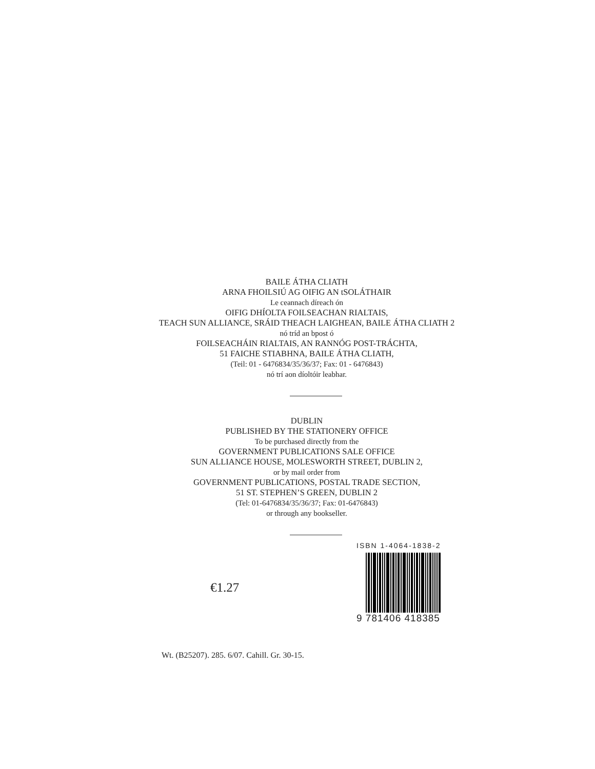BAILE ÁTHA CLIATH
ARNA FHOILSIÚ AG OIFIG AN tSOLÁTHAIR
Le ceannach díreach ón
OIFIG DHÍOLTA FOILSEACHAN RIALTAIS,
TEACH SUN ALLIANCE, SRÁID THEACH LAIGHEAN, BAILE ÁTHA CLIATH 2
nó tríd an bpost ó
FOILSEACHÁIN RIALTAIS, AN RANNÓG POST-TRÁCHTA,
51 FAICHE STIABHNA, BAILE ÁTHA CLIATH,
(Teil: 01 - 6476834/35/36/37; Fax: 01 - 6476843)
nó trí aon díoltóir leabhar.
DUBLIN
PUBLISHED BY THE STATIONERY OFFICE
To be purchased directly from the
GOVERNMENT PUBLICATIONS SALE OFFICE
SUN ALLIANCE HOUSE, MOLESWORTH STREET, DUBLIN 2,
or by mail order from
GOVERNMENT PUBLICATIONS, POSTAL TRADE SECTION,
51 ST. STEPHEN’S GREEN, DUBLIN 2
(Tel: 01-6476834/35/36/37; Fax: 01-6476843)
or through any bookseller.
€1.27
ISBN 1-4064-1838-2
9 781406 418385
Wt. (B25207). 285. 6/07. Cahill. Gr. 30-15.